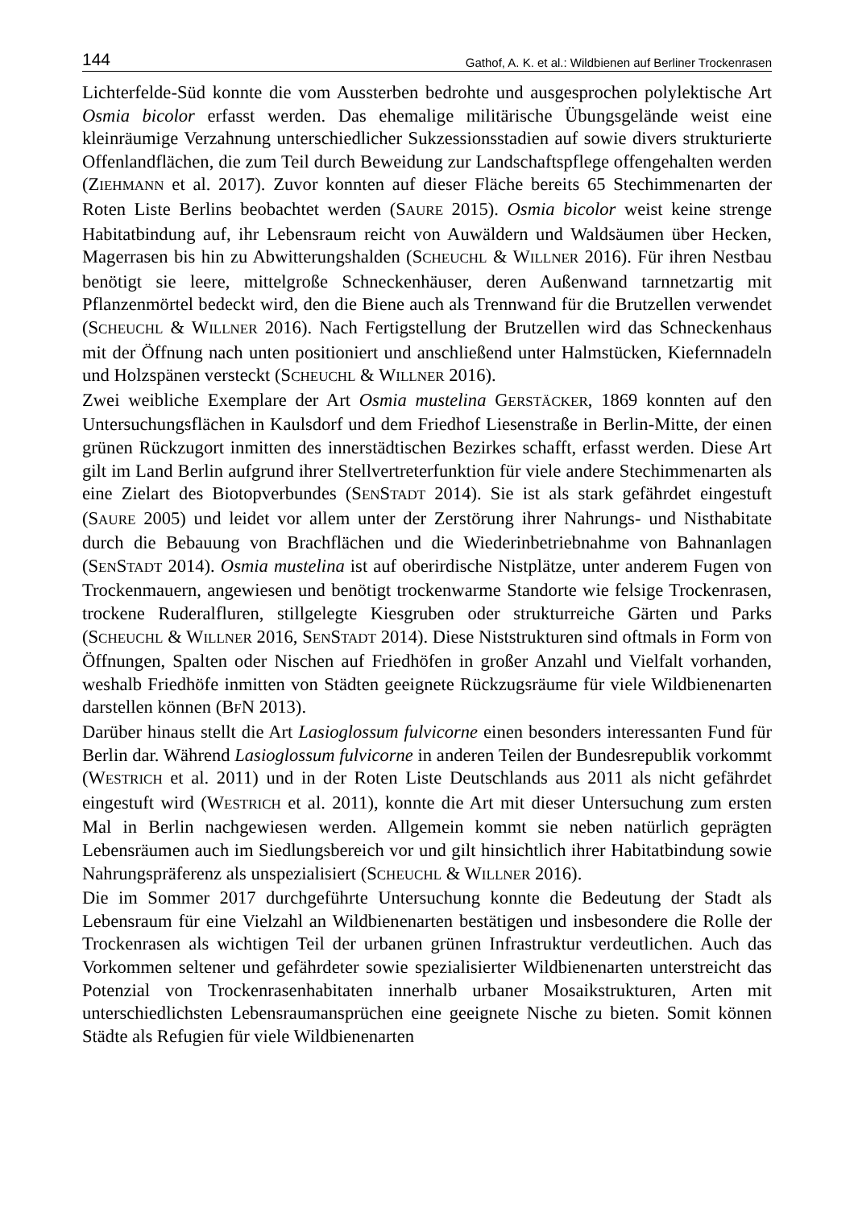144 Gathof, A. K. et al.: Wildbienen auf Berliner Trockenrasen
Lichterfelde-Süd konnte die vom Aussterben bedrohte und ausgesprochen polylektische Art Osmia bicolor erfasst werden. Das ehemalige militärische Übungsgelände weist eine kleinräumige Verzahnung unterschiedlicher Sukzessionsstadien auf sowie divers strukturierte Offenlandflächen, die zum Teil durch Beweidung zur Landschaftspflege offengehalten werden (ZIEHMANN et al. 2017). Zuvor konnten auf dieser Fläche bereits 65 Stechimmenarten der Roten Liste Berlins beobachtet werden (SAURE 2015). Osmia bicolor weist keine strenge Habitatbindung auf, ihr Lebensraum reicht von Auwäldern und Waldsäumen über Hecken, Magerrasen bis hin zu Abwitterungshalden (SCHEUCHL & WILLNER 2016). Für ihren Nestbau benötigt sie leere, mittelgroße Schneckenhäuser, deren Außenwand tarnnetzartig mit Pflanzenmörtel bedeckt wird, den die Biene auch als Trennwand für die Brutzellen verwendet (SCHEUCHL & WILLNER 2016). Nach Fertigstellung der Brutzellen wird das Schneckenhaus mit der Öffnung nach unten positioniert und anschließend unter Halmstücken, Kiefernnadeln und Holzspänen versteckt (SCHEUCHL & WILLNER 2016).
Zwei weibliche Exemplare der Art Osmia mustelina GERSTÄCKER, 1869 konnten auf den Untersuchungsflächen in Kaulsdorf und dem Friedhof Liesenstraße in Berlin-Mitte, der einen grünen Rückzugort inmitten des innerstädtischen Bezirkes schafft, erfasst werden. Diese Art gilt im Land Berlin aufgrund ihrer Stellvertreterfunktion für viele andere Stechimmenarten als eine Zielart des Biotopverbundes (SENSTADT 2014). Sie ist als stark gefährdet eingestuft (SAURE 2005) und leidet vor allem unter der Zerstörung ihrer Nahrungs- und Nisthabitate durch die Bebauung von Brachflächen und die Wiederinbetriebnahme von Bahnanlagen (SENSTADT 2014). Osmia mustelina ist auf oberirdische Nistplätze, unter anderem Fugen von Trockenmauern, angewiesen und benötigt trockenwarme Standorte wie felsige Trockenrasen, trockene Ruderalfluren, stillgelegte Kiesgruben oder strukturreiche Gärten und Parks (SCHEUCHL & WILLNER 2016, SENSTADT 2014). Diese Niststrukturen sind oftmals in Form von Öffnungen, Spalten oder Nischen auf Friedhöfen in großer Anzahl und Vielfalt vorhanden, weshalb Friedhöfe inmitten von Städten geeignete Rückzugsräume für viele Wildbienenarten darstellen können (BFN 2013).
Darüber hinaus stellt die Art Lasioglossum fulvicorne einen besonders interessanten Fund für Berlin dar. Während Lasioglossum fulvicorne in anderen Teilen der Bundesrepublik vorkommt (WESTRICH et al. 2011) und in der Roten Liste Deutschlands aus 2011 als nicht gefährdet eingestuft wird (WESTRICH et al. 2011), konnte die Art mit dieser Untersuchung zum ersten Mal in Berlin nachgewiesen werden. Allgemein kommt sie neben natürlich geprägten Lebensräumen auch im Siedlungsbereich vor und gilt hinsichtlich ihrer Habitatbindung sowie Nahrungspräferenz als unspezialisiert (SCHEUCHL & WILLNER 2016).
Die im Sommer 2017 durchgeführte Untersuchung konnte die Bedeutung der Stadt als Lebensraum für eine Vielzahl an Wildbienenarten bestätigen und insbesondere die Rolle der Trockenrasen als wichtigen Teil der urbanen grünen Infrastruktur verdeutlichen. Auch das Vorkommen seltener und gefährdeter sowie spezialisierter Wildbienenarten unterstreicht das Potenzial von Trockenrasenhabitaten innerhalb urbaner Mosaikstrukturen, Arten mit unterschiedlichsten Lebensraumansprüchen eine geeignete Nische zu bieten. Somit können Städte als Refugien für viele Wildbienenarten